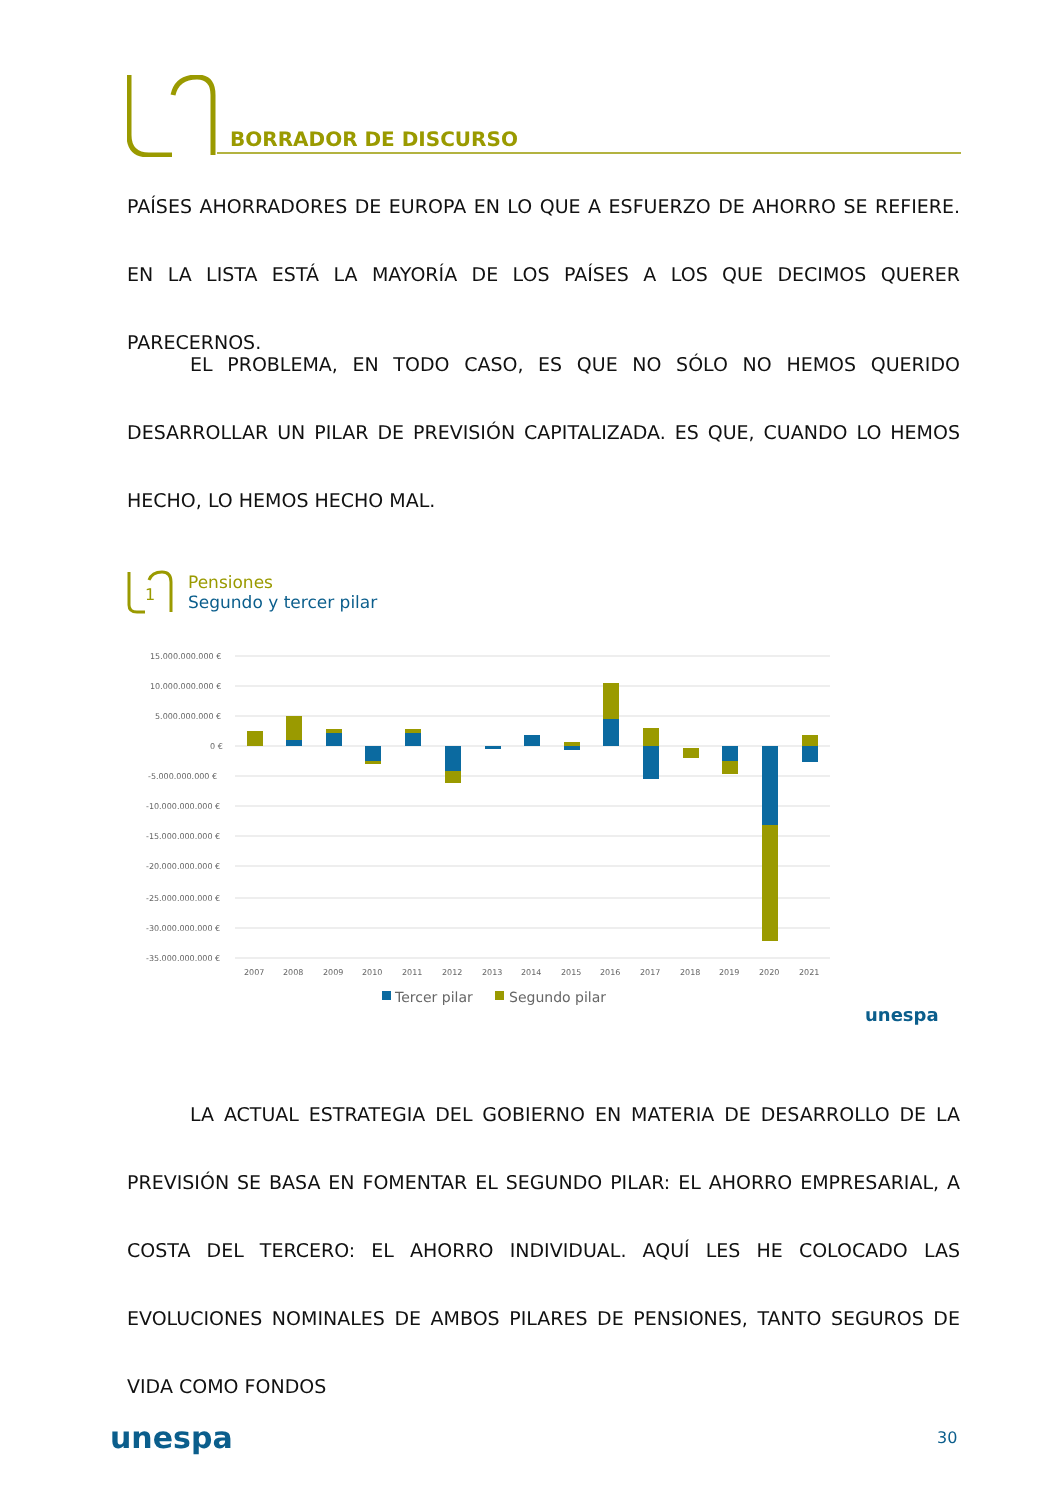BORRADOR DE DISCURSO
PAÍSES AHORRADORES DE EUROPA EN LO QUE A ESFUERZO DE AHORRO SE REFIERE. EN LA LISTA ESTÁ LA MAYORÍA DE LOS PAÍSES A LOS QUE DECIMOS QUERER PARECERNOS.
EL PROBLEMA, EN TODO CASO, ES QUE NO SÓLO NO HEMOS QUERIDO DESARROLLAR UN PILAR DE PREVISIÓN CAPITALIZADA. ES QUE, CUANDO LO HEMOS HECHO, LO HEMOS HECHO MAL.
Pensiones
Segundo y tercer pilar
1
15.000.000.000 €
10.000.000.000 €
5.000.000.000 €
0 €
-5.000.000.000 €
-10.000.000.000 €
-15.000.000.000 €
-20.000.000.000 €
-25.000.000.000 €
-30.000.000.000 €
-35.000.000.000 €
2007
2008
2009
2010
2011
2012
2013
2014
2015
2016
2017
2018
2019
2020
2021
Tercer pilar
Segundo pilar
unespa
LA ACTUAL ESTRATEGIA DEL GOBIERNO EN MATERIA DE DESARROLLO DE LA PREVISIÓN SE BASA EN FOMENTAR EL SEGUNDO PILAR: EL AHORRO EMPRESARIAL, A COSTA DEL TERCERO: EL AHORRO INDIVIDUAL. AQUÍ LES HE COLOCADO LAS EVOLUCIONES NOMINALES DE AMBOS PILARES DE PENSIONES, TANTO SEGUROS DE VIDA COMO FONDOS
unespa 30